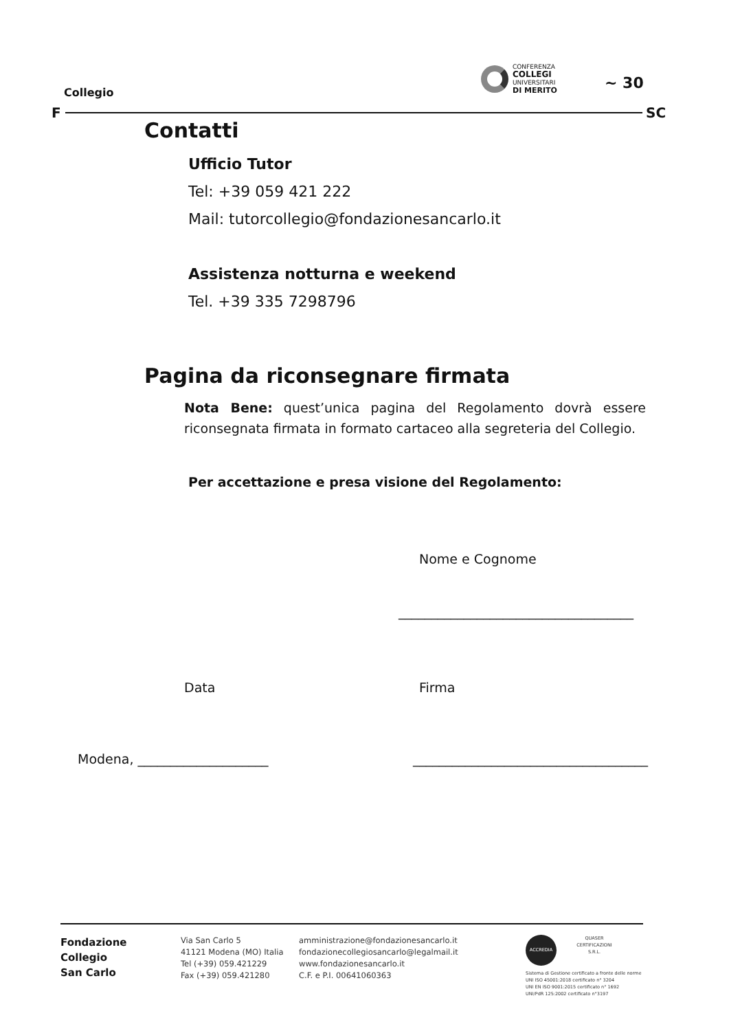Collegio
CONFERENZA
COLLEGI
UNIVERSITARI
DI MERITO
~ 30
F SC
Contatti
Ufficio Tutor
Tel: +39 059 421 222
Mail: tutorcollegio@fondazionesancarlo.it
Assistenza notturna e weekend
Tel. +39 335 7298796
Pagina da riconsegnare firmata
Nota Bene: quest’unica pagina del Regolamento dovrà essere riconsegnata firmata in formato cartaceo alla segreteria del Collegio.
Per accettazione e presa visione del Regolamento:
Nome e Cognome
____________________________________
Data Firma
Modena, ____________________ ____________________________________
Fondazione
Collegio
San Carlo
Via San Carlo 5
41121 Modena (MO) Italia
Tel (+39) 059.421229
Fax (+39) 059.421280
amministrazione@fondazionesancarlo.it
fondazionecollegiosancarlo@legalmail.it
www.fondazionesancarlo.it
C.F. e P.I. 00641060363
ACCREDIA
QUASER CERTIFICAZIONI S.R.L.
Sistema di Gestione certificato a fronte delle norme
UNI ISO 45001:2018 certificato n° 3204
UNI EN ISO 9001:2015 certificato n° 1692
UNI/PdR 125:2002 certificato n°3197